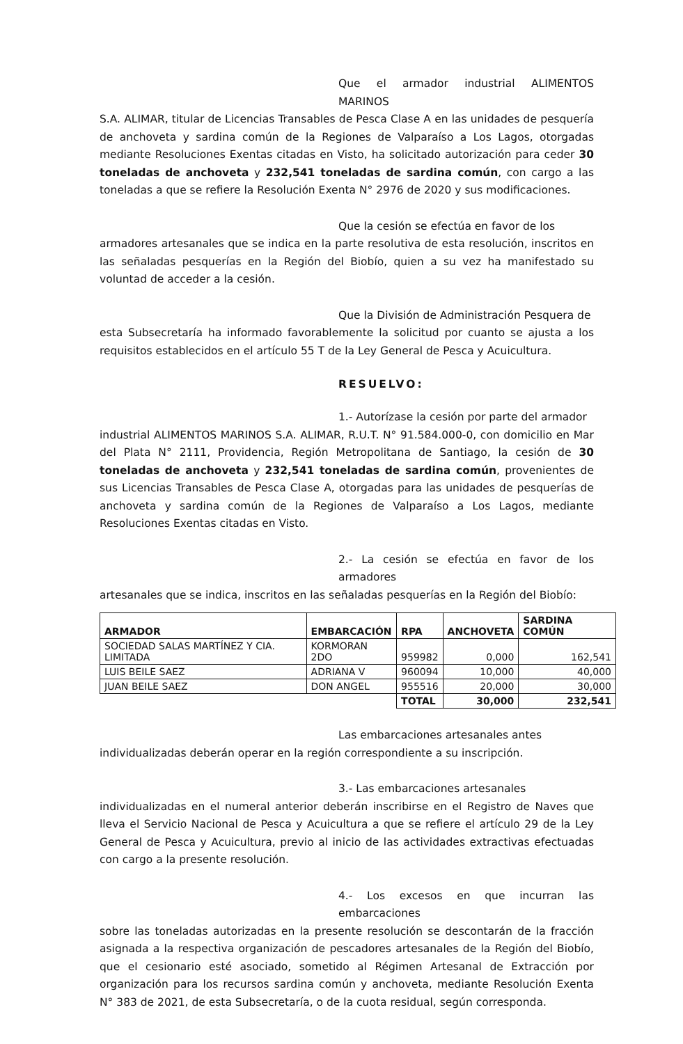Que el armador industrial ALIMENTOS MARINOS S.A. ALIMAR, titular de Licencias Transables de Pesca Clase A en las unidades de pesquería de anchoveta y sardina común de la Regiones de Valparaíso a Los Lagos, otorgadas mediante Resoluciones Exentas citadas en Visto, ha solicitado autorización para ceder 30 toneladas de anchoveta y 232,541 toneladas de sardina común, con cargo a las toneladas a que se refiere la Resolución Exenta N° 2976 de 2020 y sus modificaciones.
Que la cesión se efectúa en favor de los armadores artesanales que se indica en la parte resolutiva de esta resolución, inscritos en las señaladas pesquerías en la Región del Biobío, quien a su vez ha manifestado su voluntad de acceder a la cesión.
Que la División de Administración Pesquera de esta Subsecretaría ha informado favorablemente la solicitud por cuanto se ajusta a los requisitos establecidos en el artículo 55 T de la Ley General de Pesca y Acuicultura.
RESUELVO:
1.- Autorízase la cesión por parte del armador industrial ALIMENTOS MARINOS S.A. ALIMAR, R.U.T. N° 91.584.000-0, con domicilio en Mar del Plata N° 2111, Providencia, Región Metropolitana de Santiago, la cesión de 30 toneladas de anchoveta y 232,541 toneladas de sardina común, provenientes de sus Licencias Transables de Pesca Clase A, otorgadas para las unidades de pesquerías de anchoveta y sardina común de la Regiones de Valparaíso a Los Lagos, mediante Resoluciones Exentas citadas en Visto.
2.- La cesión se efectúa en favor de los armadores artesanales que se indica, inscritos en las señaladas pesquerías en la Región del Biobío:
| ARMADOR | EMBARCACIÓN | RPA | ANCHOVETA | SARDINA COMÚN |
| --- | --- | --- | --- | --- |
| SOCIEDAD SALAS MARTÍNEZ Y CIA. LIMITADA | KORMORAN 2DO | 959982 | 0,000 | 162,541 |
| LUIS BEILE SAEZ | ADRIANA V | 960094 | 10,000 | 40,000 |
| JUAN BEILE SAEZ | DON ANGEL | 955516 | 20,000 | 30,000 |
| | | TOTAL | 30,000 | 232,541 |
Las embarcaciones artesanales antes individualizadas deberán operar en la región correspondiente a su inscripción.
3.- Las embarcaciones artesanales individualizadas en el numeral anterior deberán inscribirse en el Registro de Naves que lleva el Servicio Nacional de Pesca y Acuicultura a que se refiere el artículo 29 de la Ley General de Pesca y Acuicultura, previo al inicio de las actividades extractivas efectuadas con cargo a la presente resolución.
4.- Los excesos en que incurran las embarcaciones sobre las toneladas autorizadas en la presente resolución se descontarán de la fracción asignada a la respectiva organización de pescadores artesanales de la Región del Biobío, que el cesionario esté asociado, sometido al Régimen Artesanal de Extracción por organización para los recursos sardina común y anchoveta, mediante Resolución Exenta N° 383 de 2021, de esta Subsecretaría, o de la cuota residual, según corresponda.